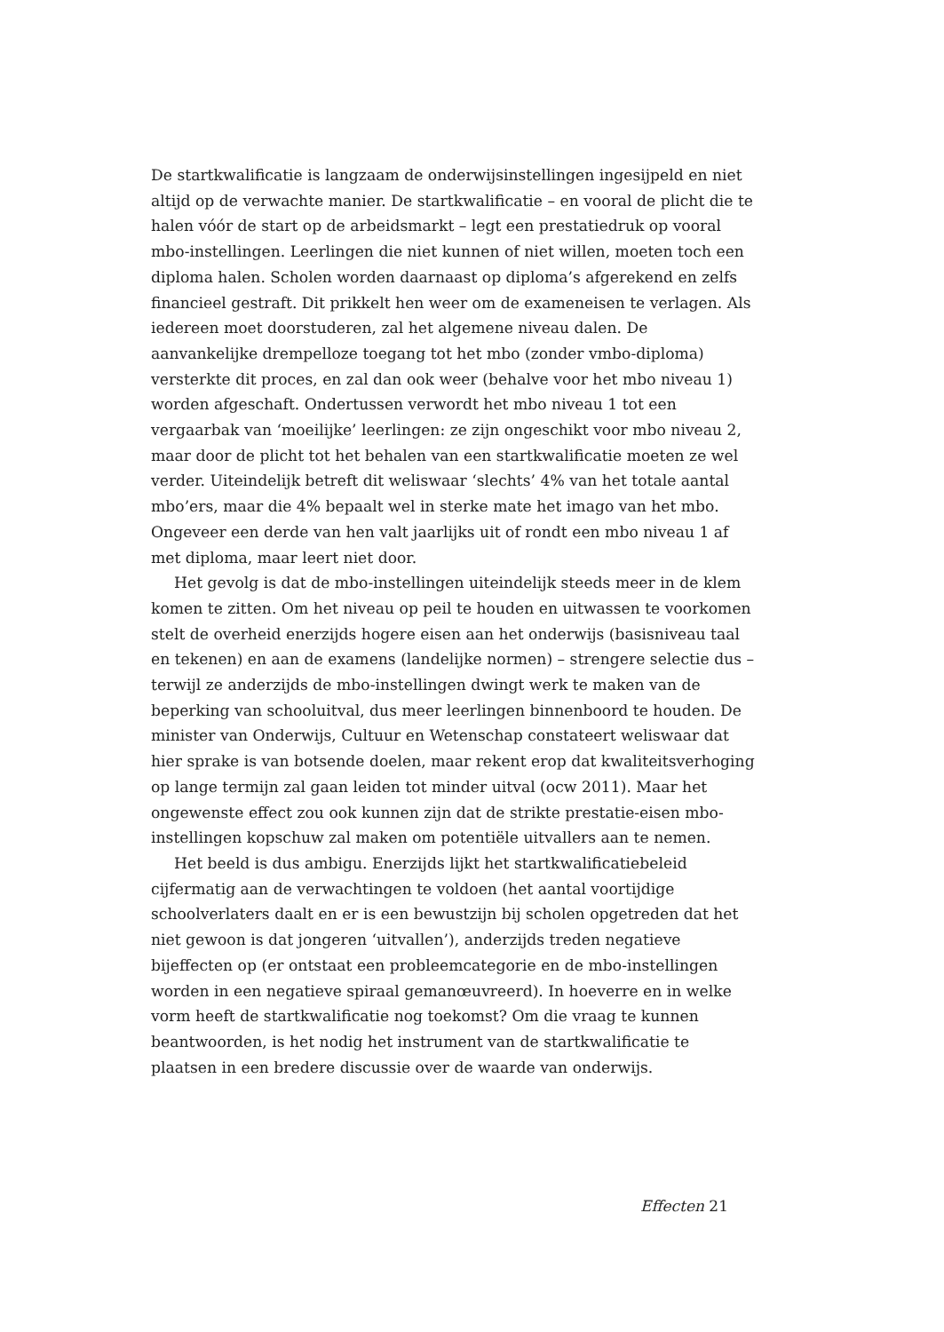De startkwalificatie is langzaam de onderwijsinstellingen ingesijpeld en niet altijd op de verwachte manier. De startkwalificatie – en vooral de plicht die te halen vóór de start op de arbeidsmarkt – legt een prestatiedruk op vooral mbo-instellingen. Leerlingen die niet kunnen of niet willen, moeten toch een diploma halen. Scholen worden daarnaast op diploma’s afgerekend en zelfs financieel gestraft. Dit prikkelt hen weer om de exameneisen te verlagen. Als iedereen moet doorstuderen, zal het algemene niveau dalen. De aanvankelijke drempelloze toegang tot het mbo (zonder vmbo-diploma) versterkte dit proces, en zal dan ook weer (behalve voor het mbo niveau 1) worden afgeschaft. Ondertussen verwordt het mbo niveau 1 tot een vergaarbak van ‘moeilijke’ leerlingen: ze zijn ongeschikt voor mbo niveau 2, maar door de plicht tot het behalen van een startkwalificatie moeten ze wel verder. Uiteindelijk betreft dit weliswaar ‘slechts’ 4% van het totale aantal mbo’ers, maar die 4% bepaalt wel in sterke mate het imago van het mbo. Ongeveer een derde van hen valt jaarlijks uit of rondt een mbo niveau 1 af met diploma, maar leert niet door.
Het gevolg is dat de mbo-instellingen uiteindelijk steeds meer in de klem komen te zitten. Om het niveau op peil te houden en uitwassen te voorkomen stelt de overheid enerzijds hogere eisen aan het onderwijs (basisniveau taal en tekenen) en aan de examens (landelijke normen) – strengere selectie dus – terwijl ze anderzijds de mbo-instellingen dwingt werk te maken van de beperking van schooluitval, dus meer leerlingen binnenboord te houden. De minister van Onderwijs, Cultuur en Wetenschap constateert weliswaar dat hier sprake is van botsende doelen, maar rekent erop dat kwaliteitsverhoging op lange termijn zal gaan leiden tot minder uitval (ocw 2011). Maar het ongewenste effect zou ook kunnen zijn dat de strikte prestatie-eisen mbo-instellingen kopschuw zal maken om potentiële uitvallers aan te nemen.
Het beeld is dus ambigu. Enerzijds lijkt het startkwalificatiebeleid cijfermatig aan de verwachtingen te voldoen (het aantal voortijdige schoolverlaters daalt en er is een bewustzijn bij scholen opgetreden dat het niet gewoon is dat jongeren ‘uitvallen’), anderzijds treden negatieve bijeffecten op (er ontstaat een probleemcategorie en de mbo-instellingen worden in een negatieve spiraal gemanœuvreerd). In hoeverre en in welke vorm heeft de startkwalificatie nog toekomst? Om die vraag te kunnen beantwoorden, is het nodig het instrument van de startkwalificatie te plaatsen in een bredere discussie over de waarde van onderwijs.
Effecten 21